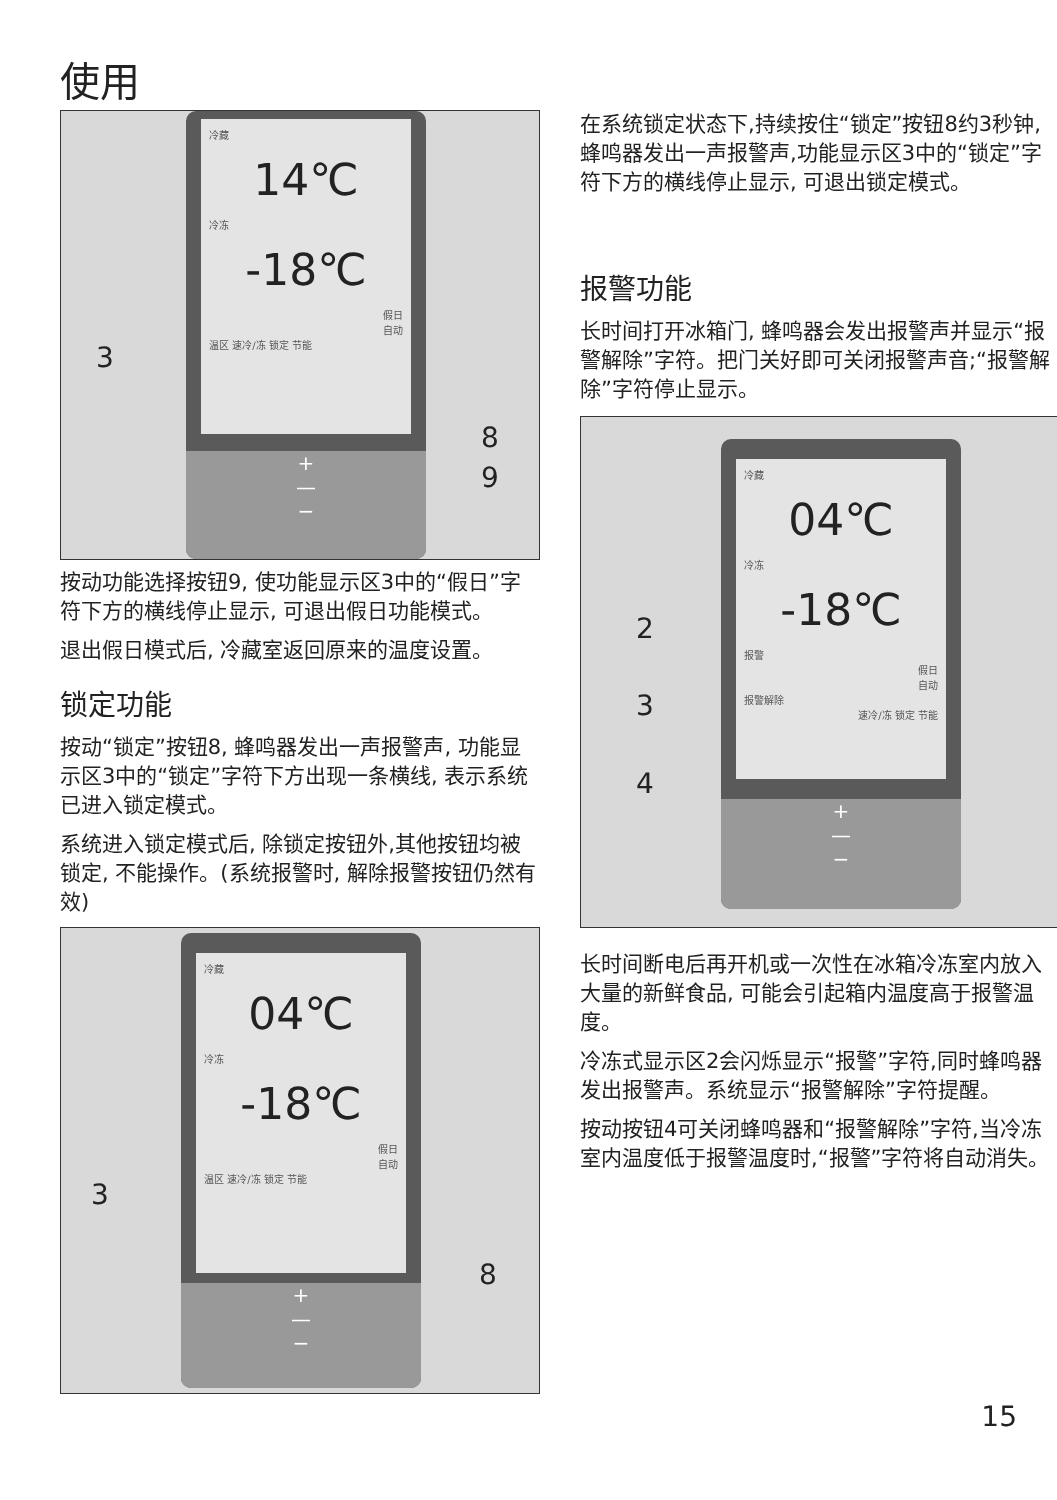使用
冷藏
14℃
冷冻
-18℃
假日
自动
温区 速冷/冻 锁定 节能
+
—
−
3
8
9
按动功能选择按钮9, 使功能显示区3中的“假日”字符下方的横线停止显示, 可退出假日功能模式。
退出假日模式后, 冷藏室返回原来的温度设置。
锁定功能
按动“锁定”按钮8, 蜂鸣器发出一声报警声, 功能显示区3中的“锁定”字符下方出现一条横线, 表示系统已进入锁定模式。
系统进入锁定模式后, 除锁定按钮外,其他按钮均被锁定, 不能操作。(系统报警时, 解除报警按钮仍然有效)
冷藏
04℃
冷冻
-18℃
假日
自动
温区 速冷/冻 锁定 节能
+
—
−
3
8
在系统锁定状态下,持续按住“锁定”按钮8约3秒钟, 蜂鸣器发出一声报警声,功能显示区3中的“锁定”字符下方的横线停止显示, 可退出锁定模式。
报警功能
长时间打开冰箱门, 蜂鸣器会发出报警声并显示“报警解除”字符。把门关好即可关闭报警声音;“报警解除”字符停止显示。
冷藏
04℃
冷冻
-18℃
报警
假日
自动
报警解除
速冷/冻 锁定 节能
+
—
−
2
3
4
长时间断电后再开机或一次性在冰箱冷冻室内放入大量的新鲜食品, 可能会引起箱内温度高于报警温度。
冷冻式显示区2会闪烁显示“报警”字符,同时蜂鸣器发出报警声。系统显示“报警解除”字符提醒。
按动按钮4可关闭蜂鸣器和“报警解除”字符,当冷冻室内温度低于报警温度时,“报警”字符将自动消失。
15